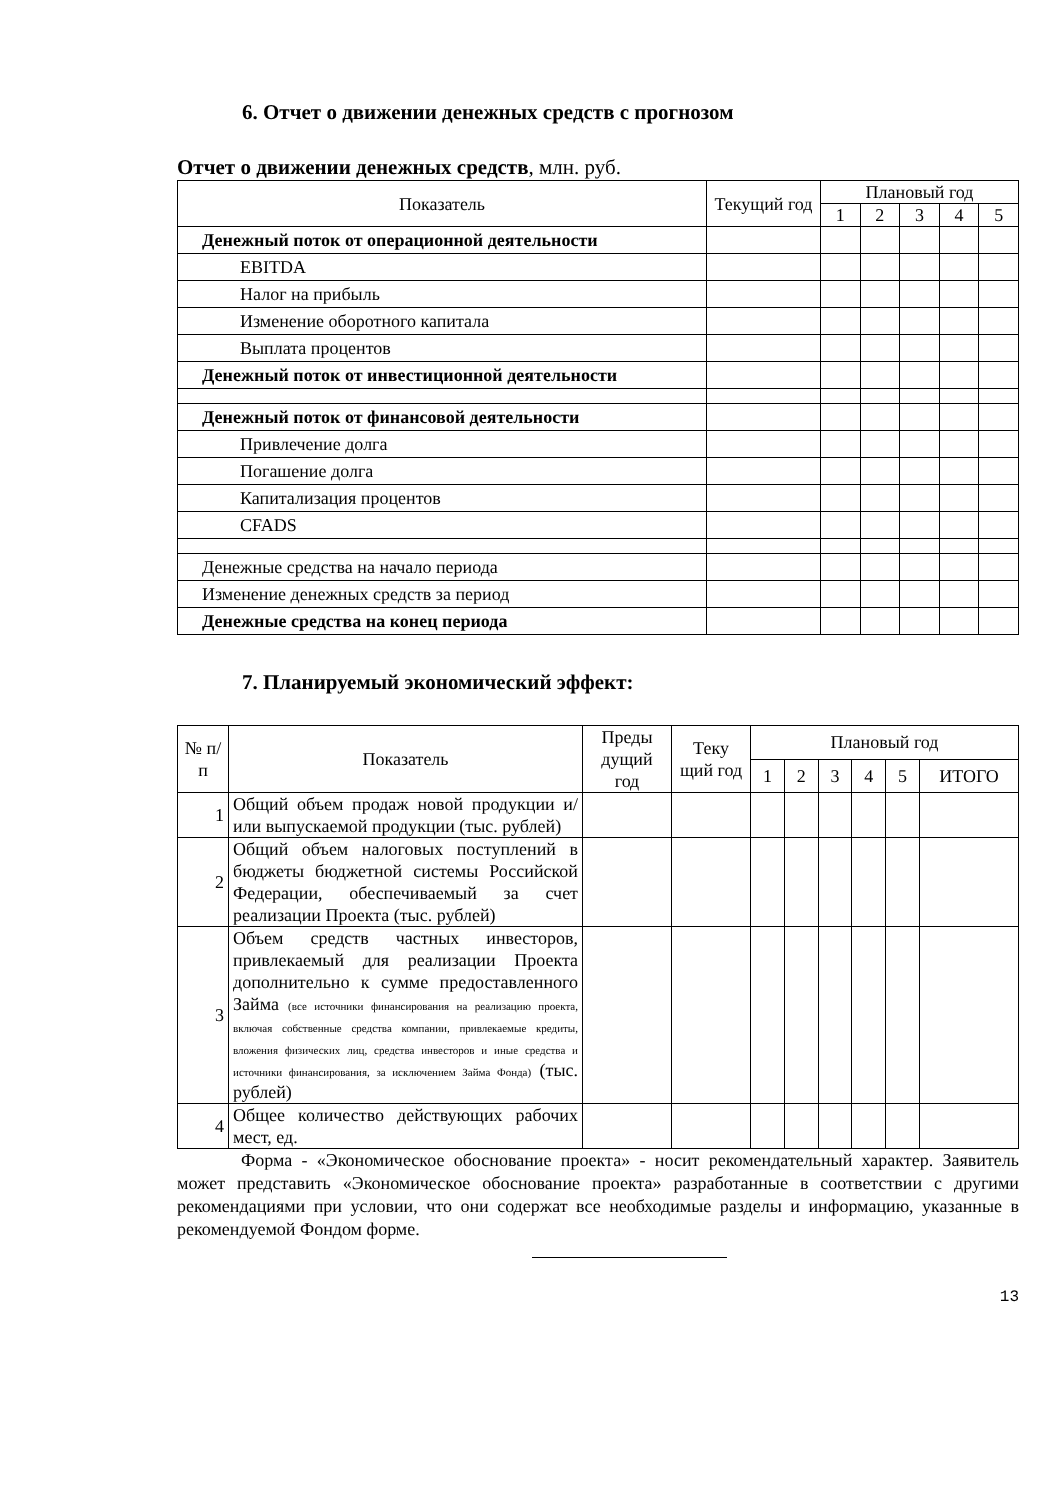6. Отчет о движении денежных средств с прогнозом
Отчет о движении денежных средств, млн. руб.
| Показатель | Текущий год | Плановый год | | | | |
| --- | --- | --- | --- | --- | --- | --- |
| | | 1 | 2 | 3 | 4 | 5 |
| Денежный поток от операционной деятельности | | | | | | |
| EBITDA | | | | | | |
| Налог на прибыль | | | | | | |
| Изменение оборотного капитала | | | | | | |
| Выплата процентов | | | | | | |
| Денежный поток от инвестиционной деятельности | | | | | | |
| Денежный поток от финансовой деятельности | | | | | | |
| Привлечение долга | | | | | | |
| Погашение долга | | | | | | |
| Капитализация процентов | | | | | | |
| CFADS | | | | | | |
| Денежные средства на начало периода | | | | | | |
| Изменение денежных средств за период | | | | | | |
| Денежные средства на конец периода | | | | | | |
7. Планируемый экономический эффект:
| № п/п | Показатель | Преды дущий год | Теку щий год | Плановый год | | | | | |
| --- | --- | --- | --- | --- | --- | --- | --- | --- | --- |
| | | | | 1 | 2 | 3 | 4 | 5 | ИТОГО |
| 1 | Общий объем продаж новой продукции и/или выпускаемой продукции (тыс. рублей) | | | | | | | | |
| 2 | Общий объем налоговых поступлений в бюджеты бюджетной системы Российской Федерации, обеспечиваемый за счет реализации Проекта (тыс. рублей) | | | | | | | | |
| 3 | Объем средств частных инвесторов, привлекаемый для реализации Проекта дополнительно к сумме предоставленного Займа (все источники финансирования на реализацию проекта, включая собственные средства компании, привлекаемые кредиты, вложения физических лиц, средства инвесторов и иные средства и источники финансирования, за исключением Займа Фонда) (тыс. рублей) | | | | | | | | |
| 4 | Общее количество действующих рабочих мест, ед. | | | | | | | | |
Форма - «Экономическое обоснование проекта» - носит рекомендательный характер. Заявитель может представить «Экономическое обоснование проекта» разработанные в соответствии с другими рекомендациями при условии, что они содержат все необходимые разделы и информацию, указанные в рекомендуемой Фондом форме.
13